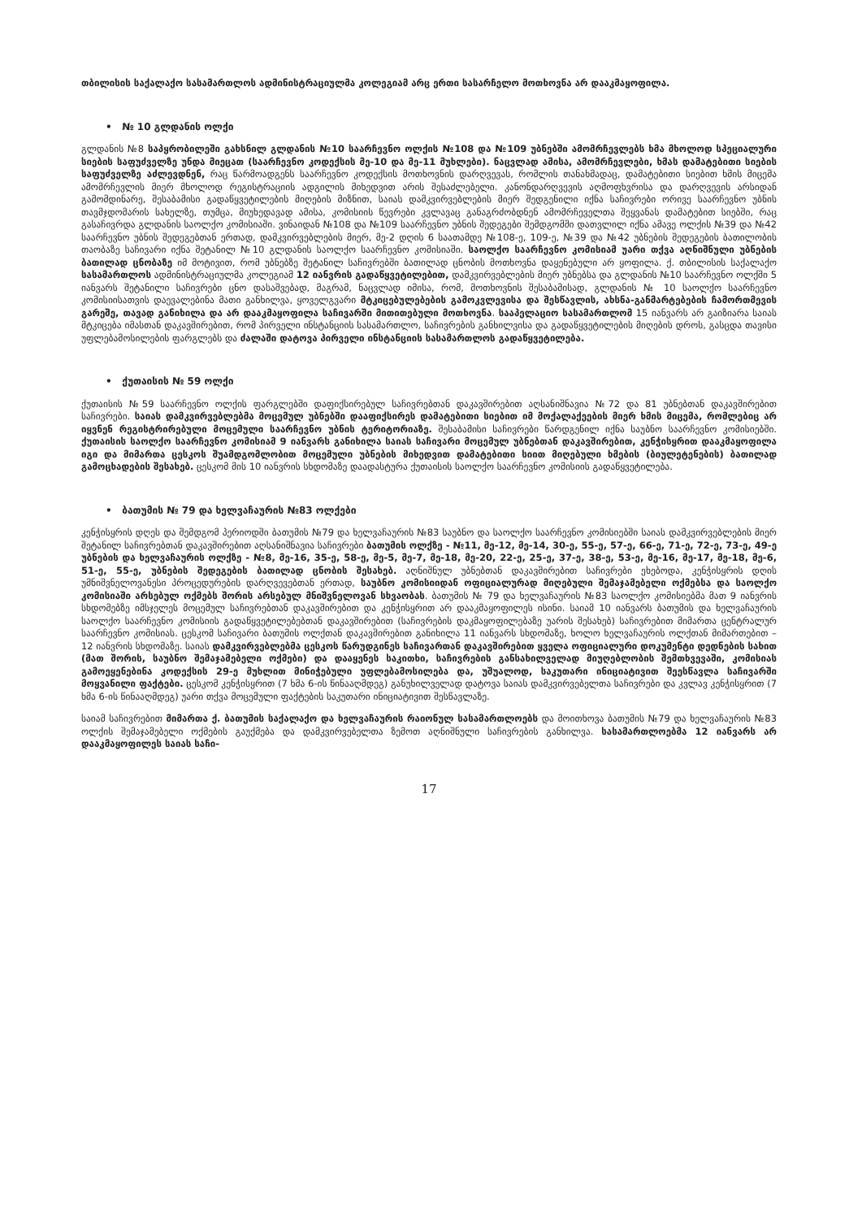თბილისის საქალაქო სასამართლოს ადმინისტრაციულმა კოლეგიამ არც ერთი სასარჩელო მოთხოვნა არ დააკმაყოფილა.
• № 10 გლდანის ოლქი
გლდანის №8 საპყრობილეში გახსნილ გლდანის №10 საარჩევნო ოლქის №108 და №109 უბნებში ამომრჩევლებს ხმა მხოლოდ სპეციალური სიების საფუძველზე უნდა მიეცათ (საარჩევნო კოდექსის მე-10 და მე-11 მუხლები). ნაცვლად ამისა, ამომრჩევლები, ხმას დამატებითი სიების საფუძველზე აძლევდნენ, რაც წარმოადგენს საარჩევნო კოდექსის მოთხოვნის დარღვევას, რომლის თანახმადაც, დამატებითი სიებით ხმის მიცემა ამომრჩევლის მიერ მხოლოდ რეგისტრაციის ადგილის მიხედვით არის შესაძლებელი. კანონდარღვევის აღმოფხვრისა და დარღვევის არსიდან გამომდინარე, შესაბამისი გადაწყვეტილების მიღების მიზნით, საიას დამკვირვებლების მიერ შედგენილი იქნა საჩივრები ორივე საარჩევნო უბნის თავმჯდომარის სახელზე, თუმცა, მიუხედავად ამისა, კომისიის წევრები კვლავაც განაგრძობდნენ ამომრჩეველთა შეყვანას დამატებით სიებში, რაც გასაჩივრდა გლდანის საოლქო კომისიაში. ვინაიდან №108 და №109 საარჩევნო უბნის შედეგები შემდგომში დათვლილ იქნა ამავე ოლქის №39 და №42 საარჩევნო უბნის შედეგებთან ერთად, დამკვირვებლების მიერ, მე-2 დღის 6 საათამდე №108-ე, 109-ე, №39 და №42 უბნების შედეგების ბათილობის თაობაზე საჩივარი იქნა შეტანილ №10 გლდანის საოლქო საარჩევნო კომისიაში. საოლქო საარჩევნო კომისიამ უარი თქვა აღნიშნული უბნების ბათილად ცნობაზე იმ მოტივით, რომ უბნებზე შეტანილ საჩივრებში ბათილად ცნობის მოთხოვნა დაყენებული არ ყოფილა. ქ. თბილისის საქალაქო სასამართლოს ადმინისტრაციულმა კოლეგიამ 12 იანვრის გადაწყვეტილებით, დამკვირვებლების მიერ უბნებსა და გლდანის №10 საარჩევნო ოლქში 5 იანვარს შეტანილი საჩივრები ცნო დასაშვებად, მაგრამ, ნაცვლად იმისა, რომ, მოთხოვნის შესაბამისად, გლდანის № 10 საოლქო საარჩევნო კომისიისათვის დაევალებინა მათი განხილვა, ყოველგვარი მტკიცებულებების გამოკვლევისა და შესწავლის, ახსნა-განმარტებების ჩამორთმევის გარეშე, თავად განიხილა და არ დააკმაყოფილა საჩივარში მითითებული მოთხოვნა. სააპელაციო სასამართლომ 15 იანვარს არ გაიზიარა საიას მტკიცება იმასთან დაკავშირებით, რომ პირველი ინსტანციის სასამართლო, საჩივრების განხილვისა და გადაწყვეტილების მიღების დროს, გასცდა თავისი უფლებამოსილების ფარგლებს და ძალაში დატოვა პირველი ინსტანციის სასამართლოს გადაწყვეტილება.
• ქუთაისის № 59 ოლქი
ქუთაისის №59 საარჩევნო ოლქის ფარგლებში დაფიქსირებულ საჩივრებთან დაკავშირებით აღსანიშნავია №72 და 81 უბნებთან დაკავშირებით საჩივრები. საიას დამკვირვებლებმა მოცემულ უბნებში დააფიქსირეს დამატებითი სიებით იმ მოქალაქეების მიერ ხმის მიცემა, რომლებიც არ იყვნენ რეგისტრირებული მოცემული საარჩევნო უბნის ტერიტორიაზე. შესაბამისი საჩივრები წარდგენილ იქნა საუბნო საარჩევნო კომისიებში. ქუთაისის საოლქო საარჩევნო კომისიამ 9 იანვარს განიხილა საიას საჩივარი მოცემულ უბნებთან დაკავშირებით, კენჭისყრით დააკმაყოფილა იგი და მიმართა ცესკოს შუამდგომლობით მოცემული უბნების მიხედვით დამატებითი სიით მიღებული ხმების (ბიულეტენების) ბათილად გამოცხადების შესახებ. ცესკომ მის 10 იანვრის სხდომაზე დაადასტურა ქუთაისის საოლქო საარჩევნო კომისიის გადაწყვეტილება.
• ბათუმის № 79 და ხელვაჩაურის №83 ოლქები
კენჭისყრის დღეს და შემდგომ პერიოდში ბათუმის №79 და ხელვაჩაურის №83 საუბნო და საოლქო საარჩევნო კომისიებში საიას დამკვირვებლების მიერ შეტანილ საჩივრებთან დაკავშირებით აღსანიშნავია საჩივრები ბათუმის ოლქზე - №11, მე-12, მე-14, 30-ე, 55-ე, 57-ე, 66-ე, 71-ე, 72-ე, 73-ე, 49-ე უბნების და ხელვაჩაურის ოლქზე - №8, მე-16, 35-ე, 58-ე, მე-5, მე-7, მე-18, მე-20, 22-ე, 25-ე, 37-ე, 38-ე, 53-ე, მე-16, მე-17, მე-18, მე-6, 51-ე, 55-ე, უბნების შედეგების ბათილად ცნობის შესახებ. აღნიშნულ უბნებთან დაკავშირებით საჩივრები ეხებოდა, კენჭისყრის დღის უმნიშვნელოვანესი პროცედურების დარღვევებთან ერთად, საუბნო კომისიიდან ოფიციალურად მიღებული შემაჯამებელი ოქმებსა და საოლქო კომისიაში არსებულ ოქმებს შორის არსებულ მნიშვნელოვან სხვაობას. ბათუმის № 79 და ხელვაჩაურის №83 საოლქო კომისიებმა მათ 9 იანვრის სხდომებზე იმსჯელეს მოცემულ საჩივრებთან დაკავშირებით და კენჭისყრით არ დააკმაყოფილეს ისინი. საიამ 10 იანვარს ბათუმის და ხელვაჩაურის საოლქო საარჩევნო კომისიის გადაწყვეტილებებთან დაკავშირებით (საჩივრების დაკმაყოფილებაზე უარის შესახებ) საჩივრებით მიმართა ცენტრალურ საარჩევნო კომისიას. ცესკომ საჩივარი ბათუმის ოლქთან დაკავშირებით განიხილა 11 იანვარს სხდომაზე, ხოლო ხელვაჩაურის ოლქთან მიმართებით – 12 იანვრის სხდომაზე. საიას დამკვირვებლებმა ცესკოს წარუდგინეს საჩივართან დაკავშირებით ყველა ოფიციალური დოკუმენტი დედნების სახით (მათ შორის, საუბნო შემაჯამებელი ოქმები) და დააყენეს საკითხი, საჩივრების განსახილველად მიუღებლობის შემთხვევაში, კომისიას გამოეყენებინა კოდექსის 29-ე მუხლით მინიჭებული უფლებამოსილება და, უშუალოდ, საკუთარი ინიციატივით შეესწავლა საჩივარში მოყვანილი ფაქტები. ცესკომ კენჭისყრით (7 ხმა 6-ის წინააღმდეგ) განუხილველად დატოვა საიას დამკვირვებელთა საჩივრები და კვლავ კენჭისყრით (7 ხმა 6-ის წინააღმდეგ) უარი თქვა მოცემული ფაქტების საკუთარი ინიციატივით შესწავლაზე.
საიამ საჩივრებით მიმართა ქ. ბათუმის საქალაქო და ხელვაჩაურის რაიონულ სასამართლოებს და მოითხოვა ბათუმის №79 და ხელვაჩაურის №83 ოლქის შემაჯამებელი ოქმების გაუქმება და დამკვირვებელთა ზემოთ აღნიშნული საჩივრების განხილვა. სასამართლოებმა 12 იანვარს არ დააკმაყოფილეს საიას საჩი-
17